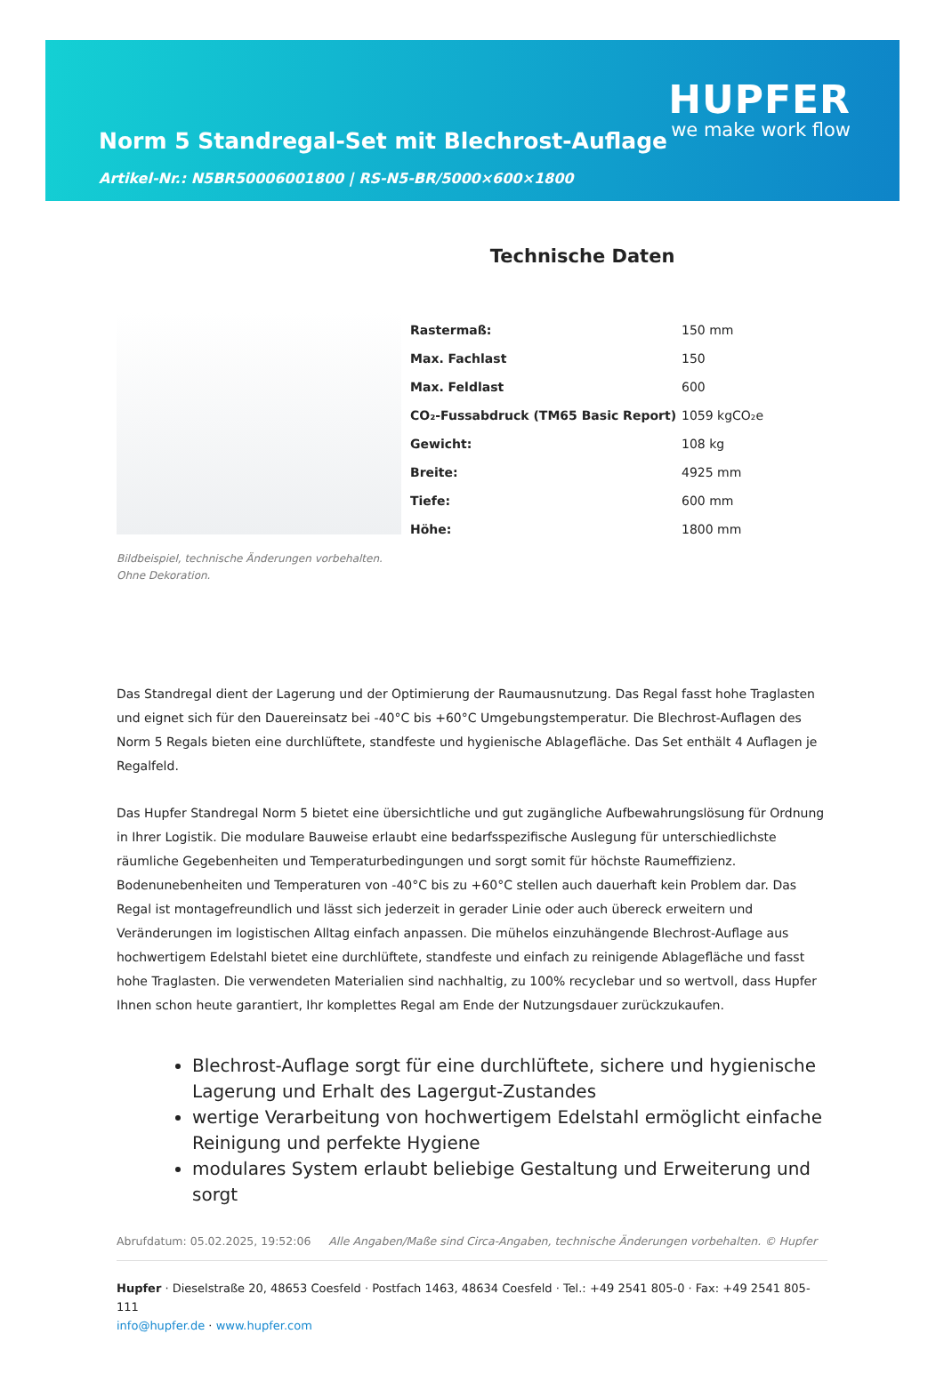Norm 5 Standregal-Set mit Blechrost-Auflage
Artikel-Nr.: N5BR50006001800 | RS-N5-BR/5000×600×1800
HUPFER
we make work flow
Bildbeispiel, technische Änderungen vorbehalten.
Ohne Dekoration.
Technische Daten
| Rastermaß: | 150 mm |
| Max. Fachlast | 150 |
| Max. Feldlast | 600 |
| CO₂-Fussabdruck (TM65 Basic Report) | 1059 kgCO₂e |
| Gewicht: | 108 kg |
| Breite: | 4925 mm |
| Tiefe: | 600 mm |
| Höhe: | 1800 mm |
Das Standregal dient der Lagerung und der Optimierung der Raumausnutzung. Das Regal fasst hohe Traglasten und eignet sich für den Dauereinsatz bei -40°C bis +60°C Umgebungstemperatur. Die Blechrost-Auflagen des Norm 5 Regals bieten eine durchlüftete, standfeste und hygienische Ablagefläche. Das Set enthält 4 Auflagen je Regalfeld.
Das Hupfer Standregal Norm 5 bietet eine übersichtliche und gut zugängliche Aufbewahrungslösung für Ordnung in Ihrer Logistik. Die modulare Bauweise erlaubt eine bedarfsspezifische Auslegung für unterschiedlichste räumliche Gegebenheiten und Temperaturbedingungen und sorgt somit für höchste Raumeffizienz. Bodenunebenheiten und Temperaturen von -40°C bis zu +60°C stellen auch dauerhaft kein Problem dar. Das Regal ist montagefreundlich und lässt sich jederzeit in gerader Linie oder auch übereck erweitern und Veränderungen im logistischen Alltag einfach anpassen. Die mühelos einzuhängende Blechrost-Auflage aus hochwertigem Edelstahl bietet eine durchlüftete, standfeste und einfach zu reinigende Ablagefläche und fasst hohe Traglasten. Die verwendeten Materialien sind nachhaltig, zu 100% recyclebar und so wertvoll, dass Hupfer Ihnen schon heute garantiert, Ihr komplettes Regal am Ende der Nutzungsdauer zurückzukaufen.
Blechrost-Auflage sorgt für eine durchlüftete, sichere und hygienische Lagerung und Erhalt des Lagergut-Zustandes
wertige Verarbeitung von hochwertigem Edelstahl ermöglicht einfache Reinigung und perfekte Hygiene
modulares System erlaubt beliebige Gestaltung und Erweiterung und sorgt
Abrufdatum: 05.02.2025, 19:52:06 Alle Angaben/Maße sind Circa-Angaben, technische Änderungen vorbehalten. © Hupfer
Hupfer · Dieselstraße 20, 48653 Coesfeld · Postfach 1463, 48634 Coesfeld · Tel.: +49 2541 805-0 · Fax: +49 2541 805-111
info@hupfer.de · www.hupfer.com